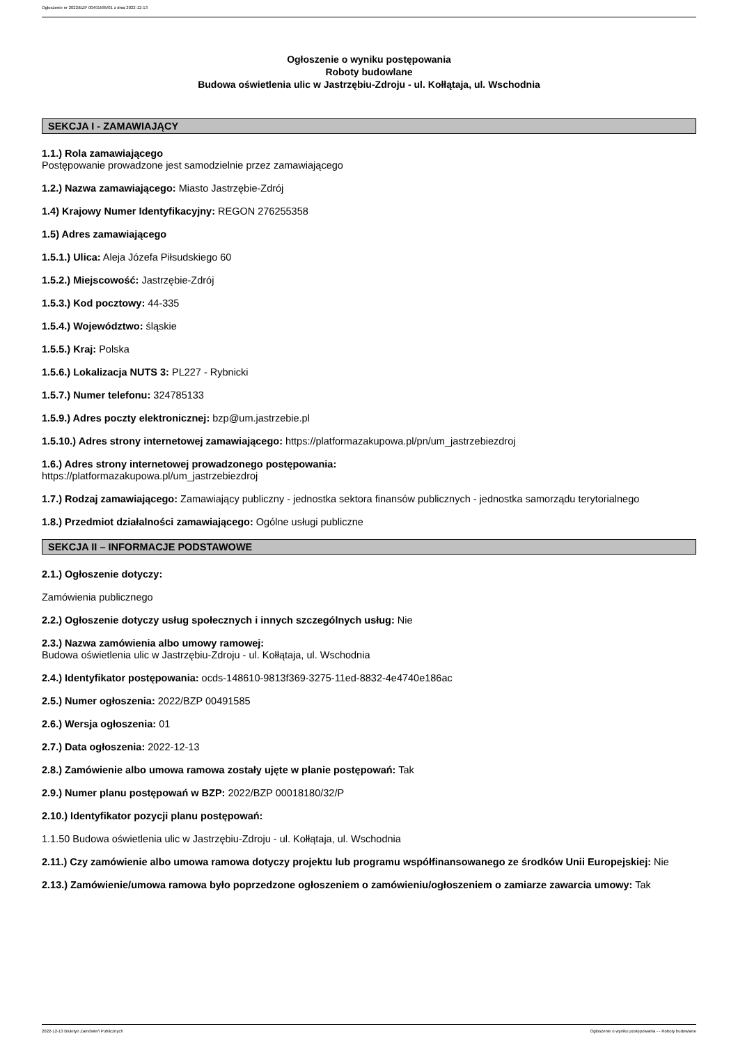Ogłoszenie nr 2022/BZP 00491585/01 z dnia 2022-12-13
Ogłoszenie o wyniku postępowania
Roboty budowlane
Budowa oświetlenia ulic w Jastrzębiu-Zdroju - ul. Kołłątaja, ul. Wschodnia
SEKCJA I - ZAMAWIAJĄCY
1.1.) Rola zamawiającego
Postępowanie prowadzone jest samodzielnie przez zamawiającego
1.2.) Nazwa zamawiającego: Miasto Jastrzębie-Zdrój
1.4) Krajowy Numer Identyfikacyjny: REGON 276255358
1.5) Adres zamawiającego
1.5.1.) Ulica: Aleja Józefa Piłsudskiego 60
1.5.2.) Miejscowość: Jastrzębie-Zdrój
1.5.3.) Kod pocztowy: 44-335
1.5.4.) Województwo: śląskie
1.5.5.) Kraj: Polska
1.5.6.) Lokalizacja NUTS 3: PL227 - Rybnicki
1.5.7.) Numer telefonu: 324785133
1.5.9.) Adres poczty elektronicznej: bzp@um.jastrzebie.pl
1.5.10.) Adres strony internetowej zamawiającego: https://platformazakupowa.pl/pn/um_jastrzebiezdroj
1.6.) Adres strony internetowej prowadzonego postępowania:
https://platformazakupowa.pl/um_jastrzebiezdroj
1.7.) Rodzaj zamawiającego: Zamawiający publiczny - jednostka sektora finansów publicznych - jednostka samorządu terytorialnego
1.8.) Przedmiot działalności zamawiającego: Ogólne usługi publiczne
SEKCJA II – INFORMACJE PODSTAWOWE
2.1.) Ogłoszenie dotyczy:
Zamówienia publicznego
2.2.) Ogłoszenie dotyczy usług społecznych i innych szczególnych usług: Nie
2.3.) Nazwa zamówienia albo umowy ramowej:
Budowa oświetlenia ulic w Jastrzębiu-Zdroju - ul. Kołłątaja, ul. Wschodnia
2.4.) Identyfikator postępowania: ocds-148610-9813f369-3275-11ed-8832-4e4740e186ac
2.5.) Numer ogłoszenia: 2022/BZP 00491585
2.6.) Wersja ogłoszenia: 01
2.7.) Data ogłoszenia: 2022-12-13
2.8.) Zamówienie albo umowa ramowa zostały ujęte w planie postępowań: Tak
2.9.) Numer planu postępowań w BZP: 2022/BZP 00018180/32/P
2.10.) Identyfikator pozycji planu postępowań:
1.1.50 Budowa oświetlenia ulic w Jastrzębiu-Zdroju - ul. Kołłątaja, ul. Wschodnia
2.11.) Czy zamówienie albo umowa ramowa dotyczy projektu lub programu współfinansowanego ze środków Unii Europejskiej: Nie
2.13.) Zamówienie/umowa ramowa było poprzedzone ogłoszeniem o zamówieniu/ogłoszeniem o zamiarze zawarcia umowy: Tak
2022-12-13 Biuletyn Zamówień Publicznych Ogłoszenie o wyniku postępowania - - Roboty budowlane